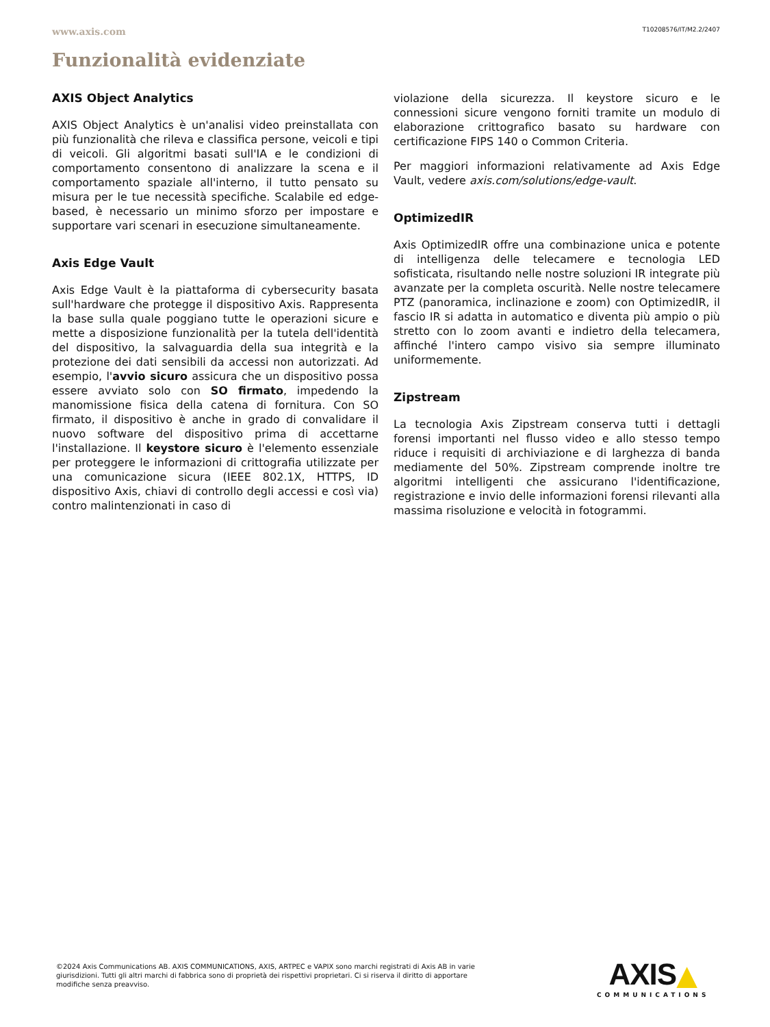www.axis.com T10208576/IT/M2.2/2407
Funzionalità evidenziate
AXIS Object Analytics
AXIS Object Analytics è un'analisi video preinstallata con più funzionalità che rileva e classifica persone, veicoli e tipi di veicoli. Gli algoritmi basati sull'IA e le condizioni di comportamento consentono di analizzare la scena e il comportamento spaziale all'interno, il tutto pensato su misura per le tue necessità specifiche. Scalabile ed edge- based, è necessario un minimo sforzo per impostare e supportare vari scenari in esecuzione simultaneamente.
Axis Edge Vault
Axis Edge Vault è la piattaforma di cybersecurity basata sull'hardware che protegge il dispositivo Axis. Rappresenta la base sulla quale poggiano tutte le operazioni sicure e mette a disposizione funzionalità per la tutela dell'identità del dispositivo, la salvaguardia della sua integrità e la protezione dei dati sensibili da accessi non autorizzati. Ad esempio, l'avvio sicuro assicura che un dispositivo possa essere avviato solo con SO firmato, impedendo la manomissione fisica della catena di fornitura. Con SO firmato, il dispositivo è anche in grado di convalidare il nuovo software del dispositivo prima di accettarne l'installazione. Il keystore sicuro è l'elemento essenziale per proteggere le informazioni di crittografia utilizzate per una comunicazione sicura (IEEE 802.1X, HTTPS, ID dispositivo Axis, chiavi di controllo degli accessi e così via) contro malintenzionati in caso di
violazione della sicurezza. Il keystore sicuro e le connessioni sicure vengono forniti tramite un modulo di elaborazione crittografico basato su hardware con certificazione FIPS 140 o Common Criteria.
Per maggiori informazioni relativamente ad Axis Edge Vault, vedere axis.com/solutions/edge-vault.
OptimizedIR
Axis OptimizedIR offre una combinazione unica e potente di intelligenza delle telecamere e tecnologia LED sofisticata, risultando nelle nostre soluzioni IR integrate più avanzate per la completa oscurità. Nelle nostre telecamere PTZ (panoramica, inclinazione e zoom) con OptimizedIR, il fascio IR si adatta in automatico e diventa più ampio o più stretto con lo zoom avanti e indietro della telecamera, affinché l'intero campo visivo sia sempre illuminato uniformemente.
Zipstream
La tecnologia Axis Zipstream conserva tutti i dettagli forensi importanti nel flusso video e allo stesso tempo riduce i requisiti di archiviazione e di larghezza di banda mediamente del 50%. Zipstream comprende inoltre tre algoritmi intelligenti che assicurano l'identificazione, registrazione e invio delle informazioni forensi rilevanti alla massima risoluzione e velocità in fotogrammi.
©2024 Axis Communications AB. AXIS COMMUNICATIONS, AXIS, ARTPEC e VAPIX sono marchi registrati di Axis AB in varie giurisdizioni. Tutti gli altri marchi di fabbrica sono di proprietà dei rispettivi proprietari. Ci si riserva il diritto di apportare modifiche senza preavviso.
AXIS▲
COMMUNICATIONS